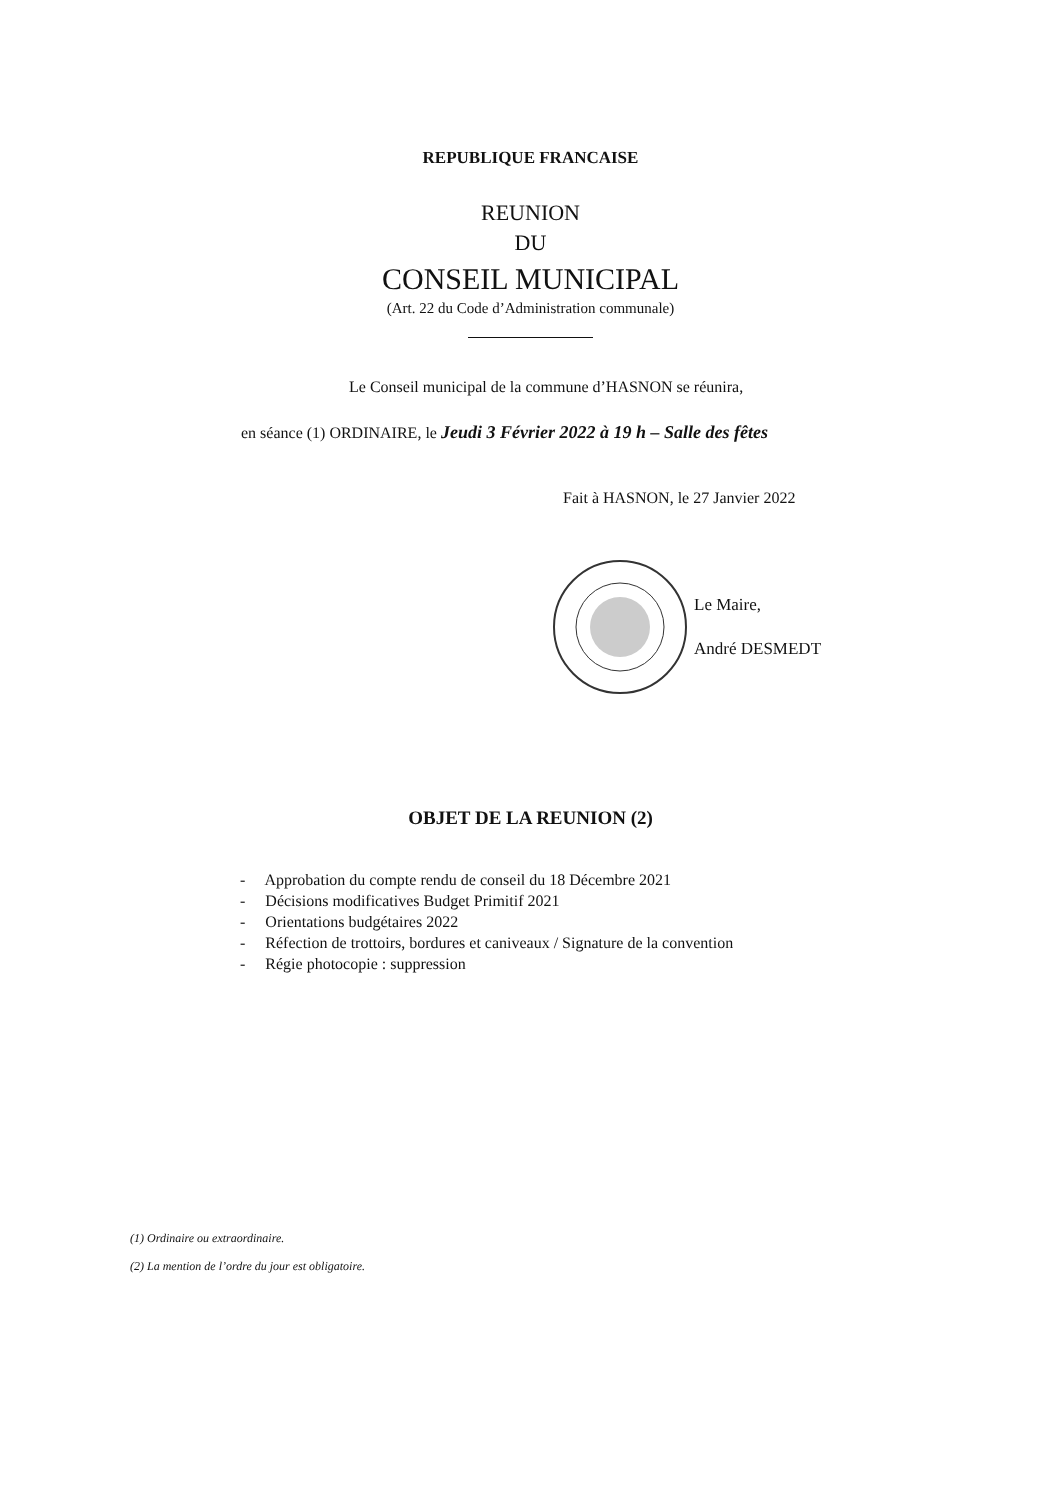REPUBLIQUE FRANCAISE
REUNION
DU
CONSEIL MUNICIPAL
(Art. 22 du Code d’Administration communale)
Le Conseil municipal de la commune d’HASNON se réunira,
en séance (1) ORDINAIRE, le Jeudi 3 Février 2022 à 19 h – Salle des fêtes
Fait à HASNON, le 27 Janvier 2022
Le Maire,
André DESMEDT
OBJET DE LA REUNION (2)
- Approbation du compte rendu de conseil du 18 Décembre 2021
- Décisions modificatives Budget Primitif 2021
- Orientations budgétaires 2022
- Réfection de trottoirs, bordures et caniveaux / Signature de la convention
- Régie photocopie : suppression
(1) Ordinaire ou extraordinaire.
(2) La mention de l’ordre du jour est obligatoire.